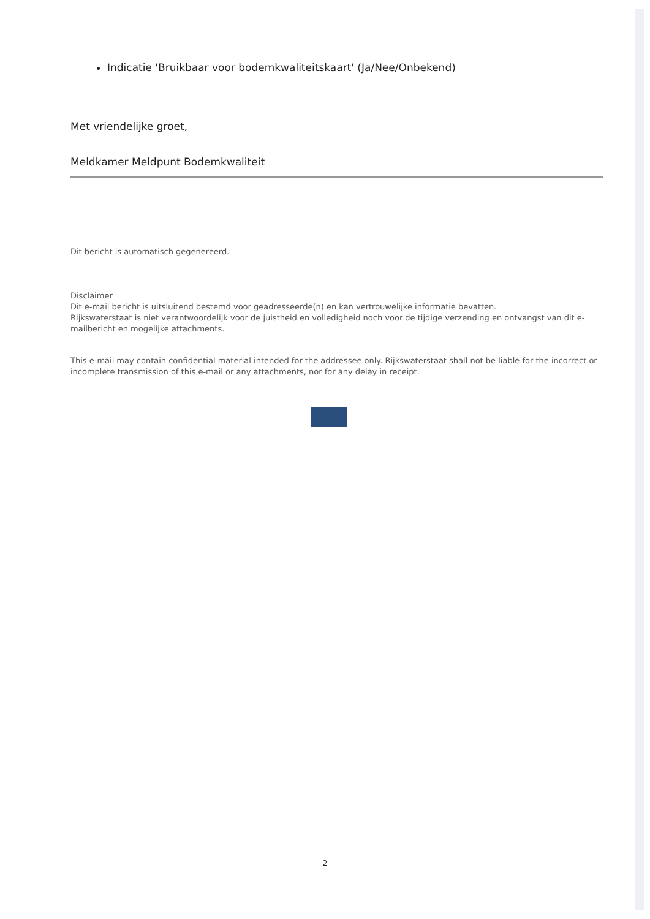Indicatie 'Bruikbaar voor bodemkwaliteitskaart' (Ja/Nee/Onbekend)
Met vriendelijke groet,
Meldkamer Meldpunt Bodemkwaliteit
Dit bericht is automatisch gegenereerd.
Disclaimer
Dit e-mail bericht is uitsluitend bestemd voor geadresseerde(n) en kan vertrouwelijke informatie bevatten.
Rijkswaterstaat is niet verantwoordelijk voor de juistheid en volledigheid noch voor de tijdige verzending en ontvangst van dit e-mailbericht en mogelijke attachments.
This e-mail may contain confidential material intended for the addressee only. Rijkswaterstaat shall not be liable for the incorrect or incomplete transmission of this e-mail or any attachments, nor for any delay in receipt.
2